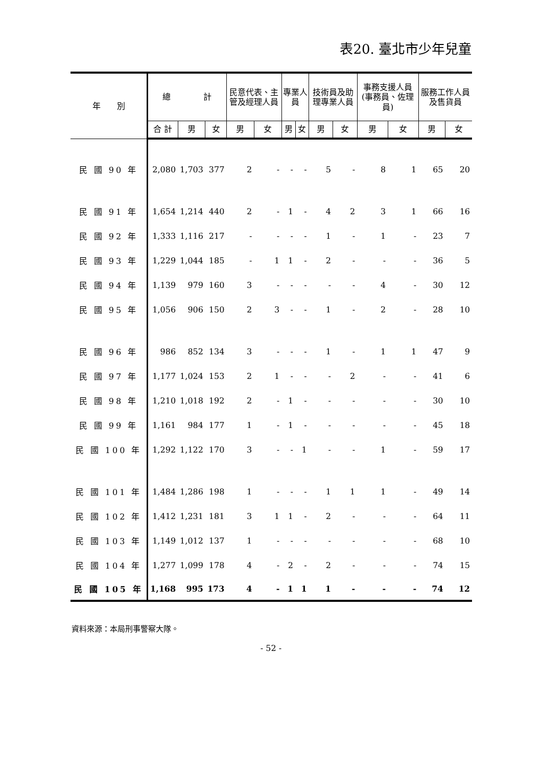表20. 臺北市少年兒童
| 年 別 | 總 計 | | | 民意代表、主管及經理人員 | | 專業人員 | | 技術員及助理專業人員 | | 事務支援人員(事務員、佐理員) | | 服務工作人員及售貨員 | |
| --- | --- | --- | --- | --- | --- | --- | --- | --- | --- | --- | --- | --- | --- |
| | 合 計 | 男 | 女 | 男 | 女 | 男 | 女 | 男 | 女 | 男 | 女 | 男 | 女 |
| 民 國 90 年 | 2,080 | 1,703 | 377 | 2 | - | - | - | 5 | - | 8 | 1 | 65 | 20 |
| 民 國 91 年 | 1,654 | 1,214 | 440 | 2 | - | 1 | - | 4 | 2 | 3 | 1 | 66 | 16 |
| 民 國 92 年 | 1,333 | 1,116 | 217 | - | - | - | - | 1 | - | 1 | - | 23 | 7 |
| 民 國 93 年 | 1,229 | 1,044 | 185 | - | 1 | 1 | - | 2 | - | - | - | 36 | 5 |
| 民 國 94 年 | 1,139 | 979 | 160 | 3 | - | - | - | - | - | 4 | - | 30 | 12 |
| 民 國 95 年 | 1,056 | 906 | 150 | 2 | 3 | - | - | 1 | - | 2 | - | 28 | 10 |
| 民 國 96 年 | 986 | 852 | 134 | 3 | - | - | - | 1 | - | 1 | 1 | 47 | 9 |
| 民 國 97 年 | 1,177 | 1,024 | 153 | 2 | 1 | - | - | - | 2 | - | - | 41 | 6 |
| 民 國 98 年 | 1,210 | 1,018 | 192 | 2 | - | 1 | - | - | - | - | - | 30 | 10 |
| 民 國 99 年 | 1,161 | 984 | 177 | 1 | - | 1 | - | - | - | - | - | 45 | 18 |
| 民 國 100 年 | 1,292 | 1,122 | 170 | 3 | - | - | 1 | - | - | 1 | - | 59 | 17 |
| 民 國 101 年 | 1,484 | 1,286 | 198 | 1 | - | - | - | 1 | 1 | 1 | - | 49 | 14 |
| 民 國 102 年 | 1,412 | 1,231 | 181 | 3 | 1 | 1 | - | 2 | - | - | - | 64 | 11 |
| 民 國 103 年 | 1,149 | 1,012 | 137 | 1 | - | - | - | - | - | - | - | 68 | 10 |
| 民 國 104 年 | 1,277 | 1,099 | 178 | 4 | - | 2 | - | 2 | - | - | - | 74 | 15 |
| 民 國 105 年 | 1,168 | 995 | 173 | 4 | - | 1 | 1 | 1 | - | - | - | 74 | 12 |
資料來源：本局刑事警察大隊。
- 52 -